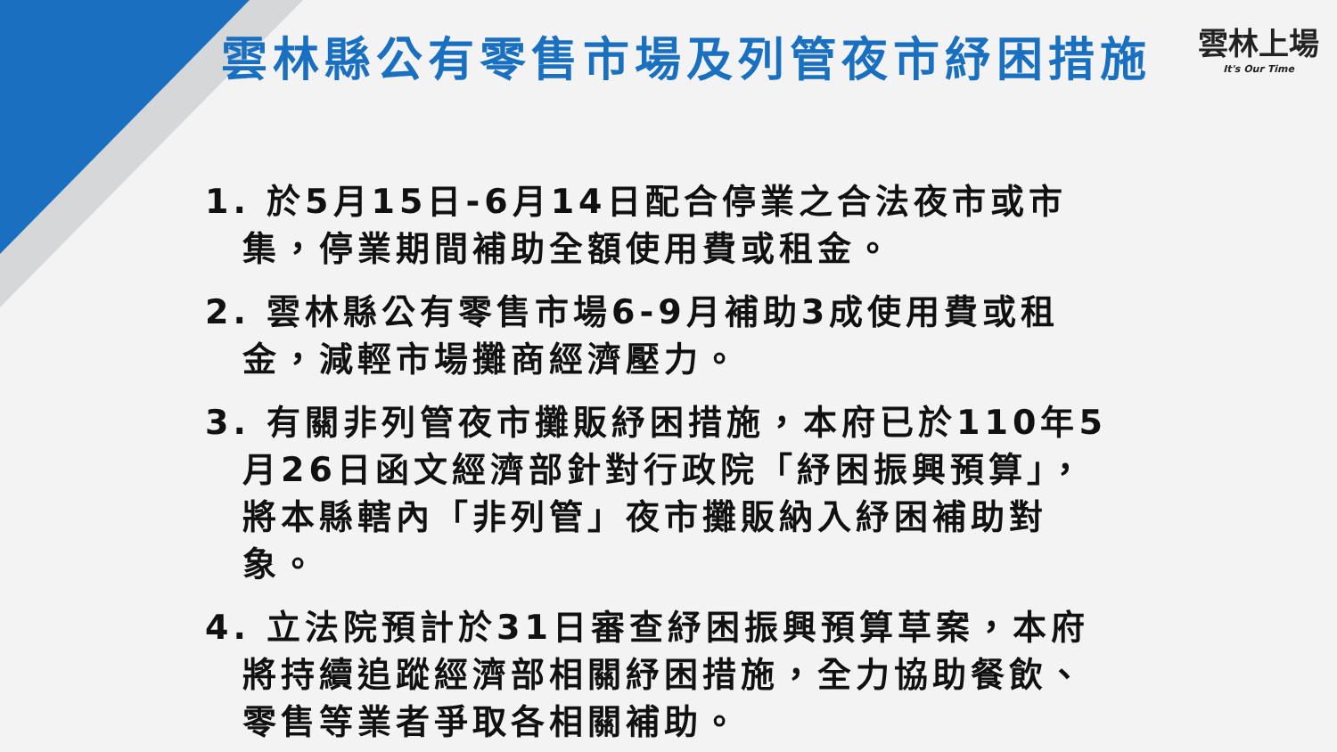雲林上場
It's Our Time
雲林縣公有零售市場及列管夜市紓困措施
1. 於5月15日-6月14日配合停業之合法夜市或市集，停業期間補助全額使用費或租金。
2. 雲林縣公有零售市場6-9月補助3成使用費或租金，減輕市場攤商經濟壓力。
3. 有關非列管夜市攤販紓困措施，本府已於110年5月26日函文經濟部針對行政院「紓困振興預算」，將本縣轄內「非列管」夜市攤販納入紓困補助對象。
4. 立法院預計於31日審查紓困振興預算草案，本府將持續追蹤經濟部相關紓困措施，全力協助餐飲、零售等業者爭取各相關補助。